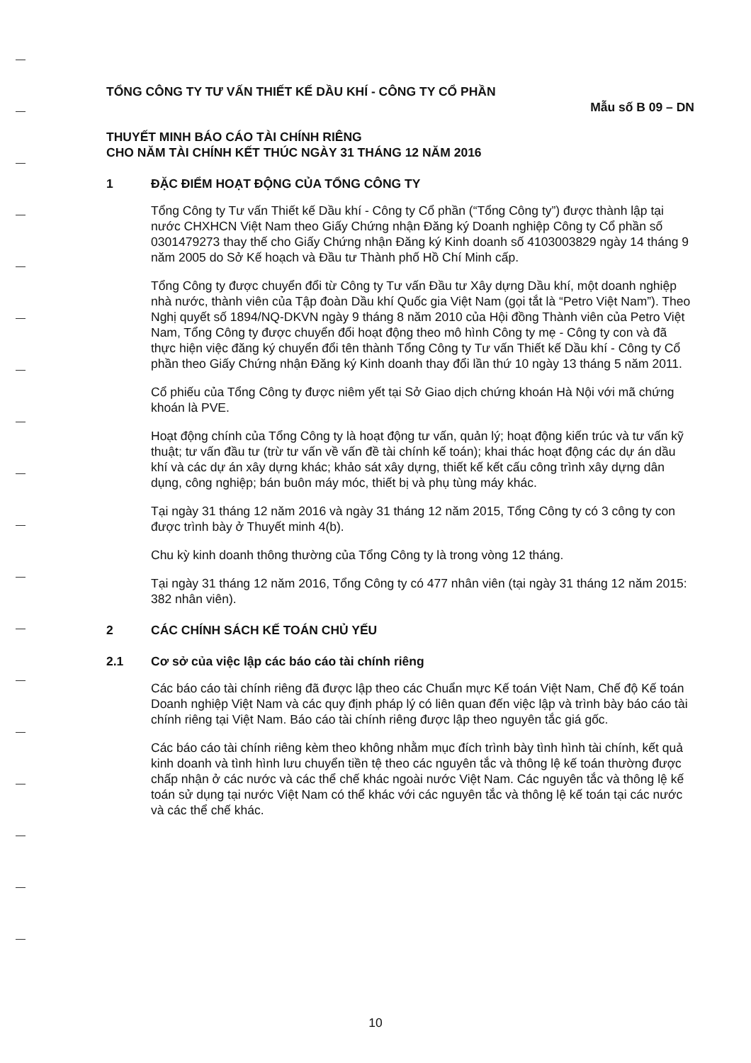TỔNG CÔNG TY TƯ VẤN THIẾT KẾ DẦU KHÍ - CÔNG TY CỔ PHẦN
Mẫu số B 09 – DN
THUYẾT MINH BÁO CÁO TÀI CHÍNH RIÊNG
CHO NĂM TÀI CHÍNH KẾT THÚC NGÀY 31 THÁNG 12 NĂM 2016
1 ĐẶC ĐIỂM HOẠT ĐỘNG CỦA TỔNG CÔNG TY
Tổng Công ty Tư vấn Thiết kế Dầu khí - Công ty Cổ phần (“Tổng Công ty”) được thành lập tại nước CHXHCN Việt Nam theo Giấy Chứng nhận Đăng ký Doanh nghiệp Công ty Cổ phần số 0301479273 thay thế cho Giấy Chứng nhận Đăng ký Kinh doanh số 4103003829 ngày 14 tháng 9 năm 2005 do Sở Kế hoạch và Đầu tư Thành phố Hồ Chí Minh cấp.
Tổng Công ty được chuyển đổi từ Công ty Tư vấn Đầu tư Xây dựng Dầu khí, một doanh nghiệp nhà nước, thành viên của Tập đoàn Dầu khí Quốc gia Việt Nam (gọi tắt là “Petro Việt Nam”). Theo Nghị quyết số 1894/NQ-DKVN ngày 9 tháng 8 năm 2010 của Hội đồng Thành viên của Petro Việt Nam, Tổng Công ty được chuyển đổi hoạt động theo mô hình Công ty mẹ - Công ty con và đã thực hiện việc đăng ký chuyển đổi tên thành Tổng Công ty Tư vấn Thiết kế Dầu khí - Công ty Cổ phần theo Giấy Chứng nhận Đăng ký Kinh doanh thay đổi lần thứ 10 ngày 13 tháng 5 năm 2011.
Cổ phiếu của Tổng Công ty được niêm yết tại Sở Giao dịch chứng khoán Hà Nội với mã chứng khoán là PVE.
Hoạt động chính của Tổng Công ty là hoạt động tư vấn, quản lý; hoạt động kiến trúc và tư vấn kỹ thuật; tư vấn đầu tư (trừ tư vấn về vấn đề tài chính kế toán); khai thác hoạt động các dự án dầu khí và các dự án xây dựng khác; khảo sát xây dựng, thiết kế kết cấu công trình xây dựng dân dụng, công nghiệp; bán buôn máy móc, thiết bị và phụ tùng máy khác.
Tại ngày 31 tháng 12 năm 2016 và ngày 31 tháng 12 năm 2015, Tổng Công ty có 3 công ty con được trình bày ở Thuyết minh 4(b).
Chu kỳ kinh doanh thông thường của Tổng Công ty là trong vòng 12 tháng.
Tại ngày 31 tháng 12 năm 2016, Tổng Công ty có 477 nhân viên (tại ngày 31 tháng 12 năm 2015: 382 nhân viên).
2 CÁC CHÍNH SÁCH KẾ TOÁN CHỦ YẾU
2.1 Cơ sở của việc lập các báo cáo tài chính riêng
Các báo cáo tài chính riêng đã được lập theo các Chuẩn mực Kế toán Việt Nam, Chế độ Kế toán Doanh nghiệp Việt Nam và các quy định pháp lý có liên quan đến việc lập và trình bày báo cáo tài chính riêng tại Việt Nam. Báo cáo tài chính riêng được lập theo nguyên tắc giá gốc.
Các báo cáo tài chính riêng kèm theo không nhằm mục đích trình bày tình hình tài chính, kết quả kinh doanh và tình hình lưu chuyển tiền tệ theo các nguyên tắc và thông lệ kế toán thường được chấp nhận ở các nước và các thể chế khác ngoài nước Việt Nam. Các nguyên tắc và thông lệ kế toán sử dụng tại nước Việt Nam có thể khác với các nguyên tắc và thông lệ kế toán tại các nước và các thể chế khác.
10